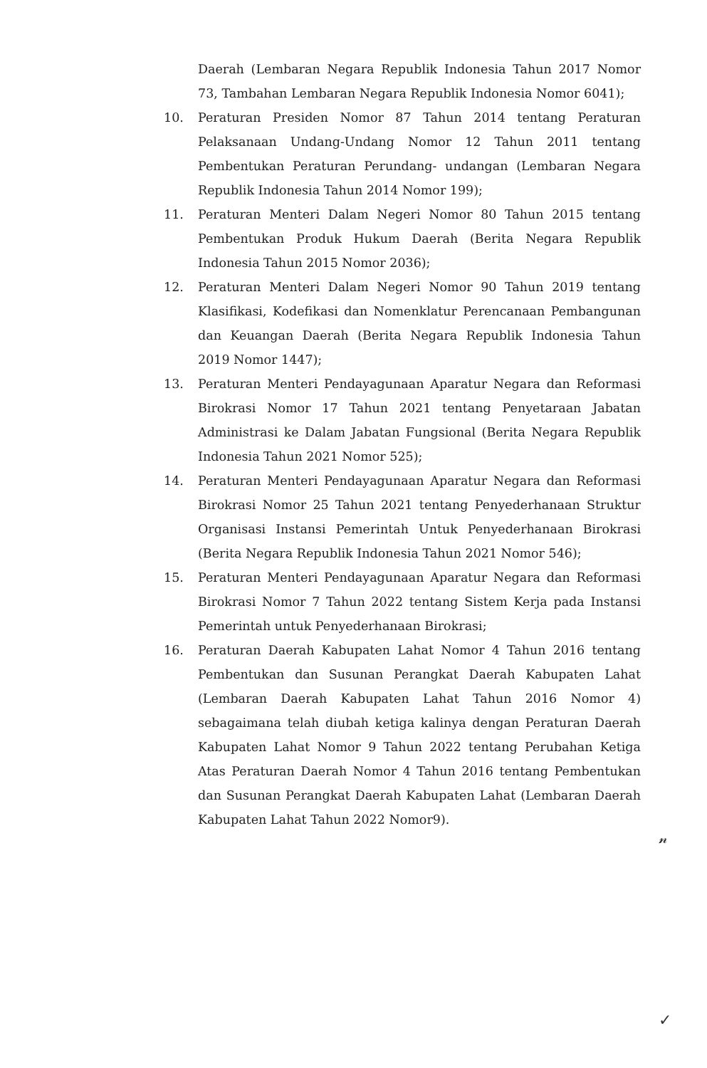Daerah (Lembaran Negara Republik Indonesia Tahun 2017 Nomor 73, Tambahan Lembaran Negara Republik Indonesia Nomor 6041);
10. Peraturan Presiden Nomor 87 Tahun 2014 tentang Peraturan Pelaksanaan Undang-Undang Nomor 12 Tahun 2011 tentang Pembentukan Peraturan Perundang- undangan (Lembaran Negara Republik Indonesia Tahun 2014 Nomor 199);
11. Peraturan Menteri Dalam Negeri Nomor 80 Tahun 2015 tentang Pembentukan Produk Hukum Daerah (Berita Negara Republik Indonesia Tahun 2015 Nomor 2036);
12. Peraturan Menteri Dalam Negeri Nomor 90 Tahun 2019 tentang Klasifikasi, Kodefikasi dan Nomenklatur Perencanaan Pembangunan dan Keuangan Daerah (Berita Negara Republik Indonesia Tahun 2019 Nomor 1447);
13. Peraturan Menteri Pendayagunaan Aparatur Negara dan Reformasi Birokrasi Nomor 17 Tahun 2021 tentang Penyetaraan Jabatan Administrasi ke Dalam Jabatan Fungsional (Berita Negara Republik Indonesia Tahun 2021 Nomor 525);
14. Peraturan Menteri Pendayagunaan Aparatur Negara dan Reformasi Birokrasi Nomor 25 Tahun 2021 tentang Penyederhanaan Struktur Organisasi Instansi Pemerintah Untuk Penyederhanaan Birokrasi (Berita Negara Republik Indonesia Tahun 2021 Nomor 546);
15. Peraturan Menteri Pendayagunaan Aparatur Negara dan Reformasi Birokrasi Nomor 7 Tahun 2022 tentang Sistem Kerja pada Instansi Pemerintah untuk Penyederhanaan Birokrasi;
16. Peraturan Daerah Kabupaten Lahat Nomor 4 Tahun 2016 tentang Pembentukan dan Susunan Perangkat Daerah Kabupaten Lahat (Lembaran Daerah Kabupaten Lahat Tahun 2016 Nomor 4) sebagaimana telah diubah ketiga kalinya dengan Peraturan Daerah Kabupaten Lahat Nomor 9 Tahun 2022 tentang Perubahan Ketiga Atas Peraturan Daerah Nomor 4 Tahun 2016 tentang Pembentukan dan Susunan Perangkat Daerah Kabupaten Lahat (Lembaran Daerah Kabupaten Lahat Tahun 2022 Nomor9).
𝓃
✓